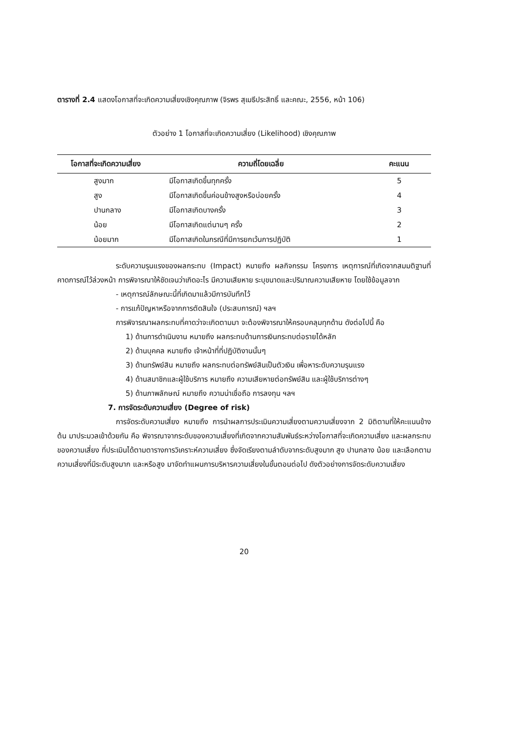ตารางที่ 2.4 แสดงโอกาสที่จะเกิดความเสี่ยงเชิงคุณภาพ (จิรพร สุเมธีประสิทธิ์ และคณะ, 2556, หน้า 106)
ตัวอย่าง 1 โอกาสที่จะเกิดความเสี่ยง (Likelihood) เชิงคุณภาพ
| โอกาสที่จะเกิดความเสี่ยง | ความถี่โดยเฉลี่ย | คะแนน |
| --- | --- | --- |
| สูงมาก | มีโอกาสเกิดขึ้นทุกครั้ง | 5 |
| สูง | มีโอกาสเกิดขึ้นค่อนข้างสูงหรือบ่อยครั้ง | 4 |
| ปานกลาง | มีโอกาสเกิดบางครั้ง | 3 |
| น้อย | มีโอกาสเกิดแต่นานๆ ครั้ง | 2 |
| น้อยมาก | มีโอกาสเกิดในกรณีที่มีการยกเว้นการปฏิบัติ | 1 |
ระดับความรุนแรงของผลกระทบ (Impact) หมายถึง ผลกิจกรรม โครงการ เหตุการณ์ที่เกิดจากสมมติฐานที่คาดการณ์ไว้ล่วงหน้า การพิจารณาให้ชัดเจนว่าเกิดอะไร มีความเสียหาย ระบุขนาดและปริมาณความเสียหาย โดยใช้ข้อมูลจาก
- เหตุการณ์ลักษณะนี้ที่เกิดมาแล้วมีการบันทึกไว้
- การแก้ปัญหาหรือจากการตัดสินใจ (ประสบการณ์) ฯลฯ
การพิจารณาผลกระทบที่คาดว่าจะเกิดตามมา จะต้องพิจารณาให้ครอบคลุมทุกด้าน ดังต่อไปนี้ คือ
1) ด้านการดำเนินงาน หมายถึง ผลกระทบด้านการเงินกระทบต่อรายได้หลัก
2) ด้านบุคคล หมายถึง เจ้าหน้าที่ที่ปฏิบัติงานนั้นๆ
3) ด้านทรัพย์สิน หมายถึง ผลกระทบต่อทรัพย์สินเป็นตัวเงิน เพื่อหาระดับความรุนแรง
4) ด้านสมาชิกและผู้ใช้บริการ หมายถึง ความเสียหายต่อทรัพย์สิน และผู้ใช้บริการต่างๆ
5) ด้านภาพลักษณ์ หมายถึง ความน่าเชื่อถือ การลงทุน ฯลฯ
7. การจัดระดับความเสี่ยง (Degree of risk)
การจัดระดับความเสี่ยง หมายถึง การนำผลการประเมินความเสี่ยงตามความเสี่ยงจาก 2 มิติตามที่ให้คะแนนข้างต้น มาประมวลเข้าด้วยกัน คือ พิจารณาจากระดับของความเสี่ยงที่เกิดจากความสัมพันธ์ระหว่างโอกาสที่จะเกิดความเสี่ยง และผลกระทบของความเสี่ยง ที่ประเมินได้ตามตารางการวิเคราะห์ความเสี่ยง ซึ่งจัดเรียงตามลำดับจากระดับสูงมาก สูง ปานกลาง น้อย และเลือกตามความเสี่ยงที่มีระดับสูงมาก และหรือสูง มาจัดทำแผนการบริหารความเสี่ยงในขั้นตอนต่อไป ดังตัวอย่างการจัดระดับความเสี่ยง
20